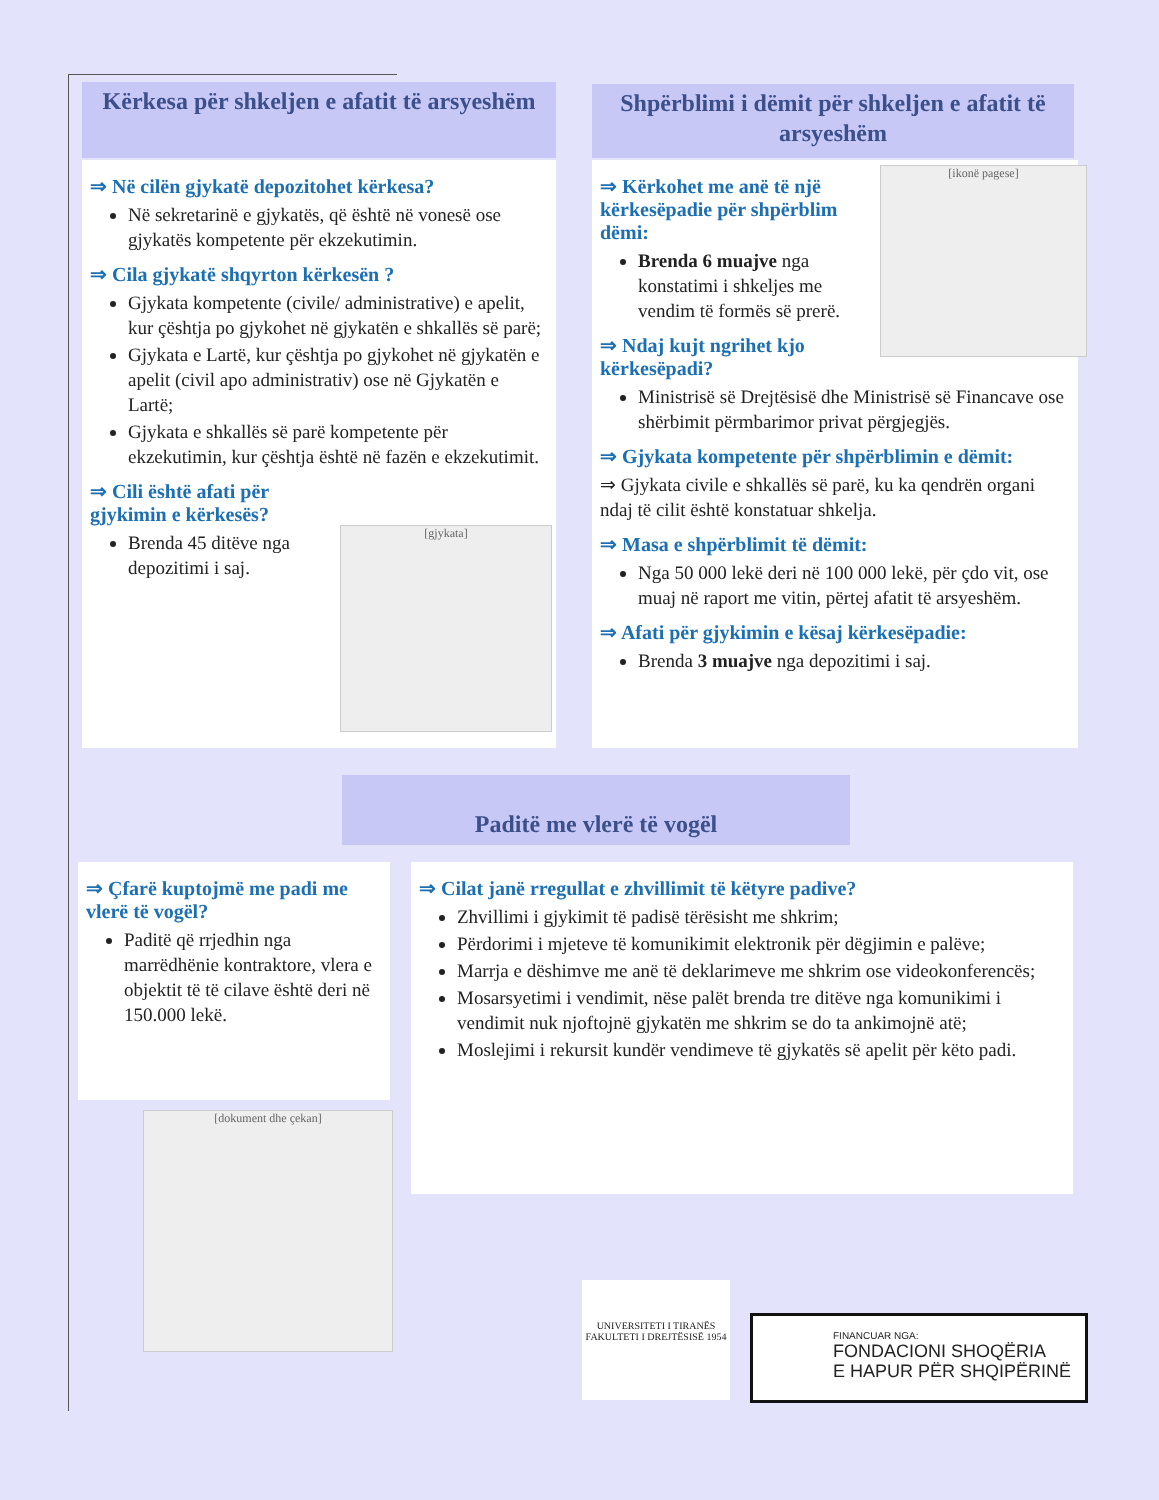Kërkesa për shkeljen e afatit të arsyeshëm
⇒ Në cilën gjykatë depozitohet kërkesa?
Në sekretarinë e gjykatës, që është në vonesë ose gjykatës kompetente për ekzekutimin.
⇒ Cila gjykatë shqyrton kërkesën ?
Gjykata kompetente (civile/ administrative) e apelit, kur çështja po gjykohet në gjykatën e shkallës së parë;
Gjykata e Lartë, kur çështja po gjykohet në gjykatën e apelit (civil apo administrativ) ose në Gjykatën e Lartë;
Gjykata e shkallës së parë kompetente për ekzekutimin, kur çështja është në fazën e ekzekutimit.
⇒ Cili është afati për gjykimin e kërkesës?
Brenda 45 ditëve nga depozitimi i saj.
[gjykata]
Shpërblimi i dëmit për shkeljen e afatit të arsyeshëm
⇒ Kërkohet me anë të një kërkesëpadie për shpërblim dëmi:
Brenda 6 muajve nga konstatimi i shkeljes me vendim të formës së prerë.
⇒ Ndaj kujt ngrihet kjo kërkesëpadi?
Ministrisë së Drejtësisë dhe Ministrisë së Financave ose shërbimit përmbarimor privat përgjegjës.
⇒ Gjykata kompetente për shpërblimin e dëmit:
⇒ Gjykata civile e shkallës së parë, ku ka qendrën organi ndaj të cilit është konstatuar shkelja.
⇒ Masa e shpërblimit të dëmit:
Nga 50 000 lekë deri në 100 000 lekë, për çdo vit, ose muaj në raport me vitin, përtej afatit të arsyeshëm.
⇒ Afati për gjykimin e kësaj kërkesëpadie:
Brenda 3 muajve nga depozitimi i saj.
[ikonë pagese]
Paditë me vlerë të vogël
⇒ Çfarë kuptojmë me padi me vlerë të vogël?
Paditë që rrjedhin nga marrëdhënie kontraktore, vlera e objektit të të cilave është deri në 150.000 lekë.
[dokument dhe çekan]
⇒ Cilat janë rregullat e zhvillimit të këtyre padive?
Zhvillimi i gjykimit të padisë tërësisht me shkrim;
Përdorimi i mjeteve të komunikimit elektronik për dëgjimin e palëve;
Marrja e dëshimve me anë të deklarimeve me shkrim ose videokonferencës;
Mosarsyetimi i vendimit, nëse palët brenda tre ditëve nga komunikimi i vendimit nuk njoftojnë gjykatën me shkrim se do ta ankimojnë atë;
Moslejimi i rekursit kundër vendimeve të gjykatës së apelit për këto padi.
UNIVERSITETI I TIRANËS FAKULTETI I DREJTËSISË 1954
FINANCUAR NGA:
FONDACIONI SHOQËRIA
E HAPUR PËR SHQIPËRINË